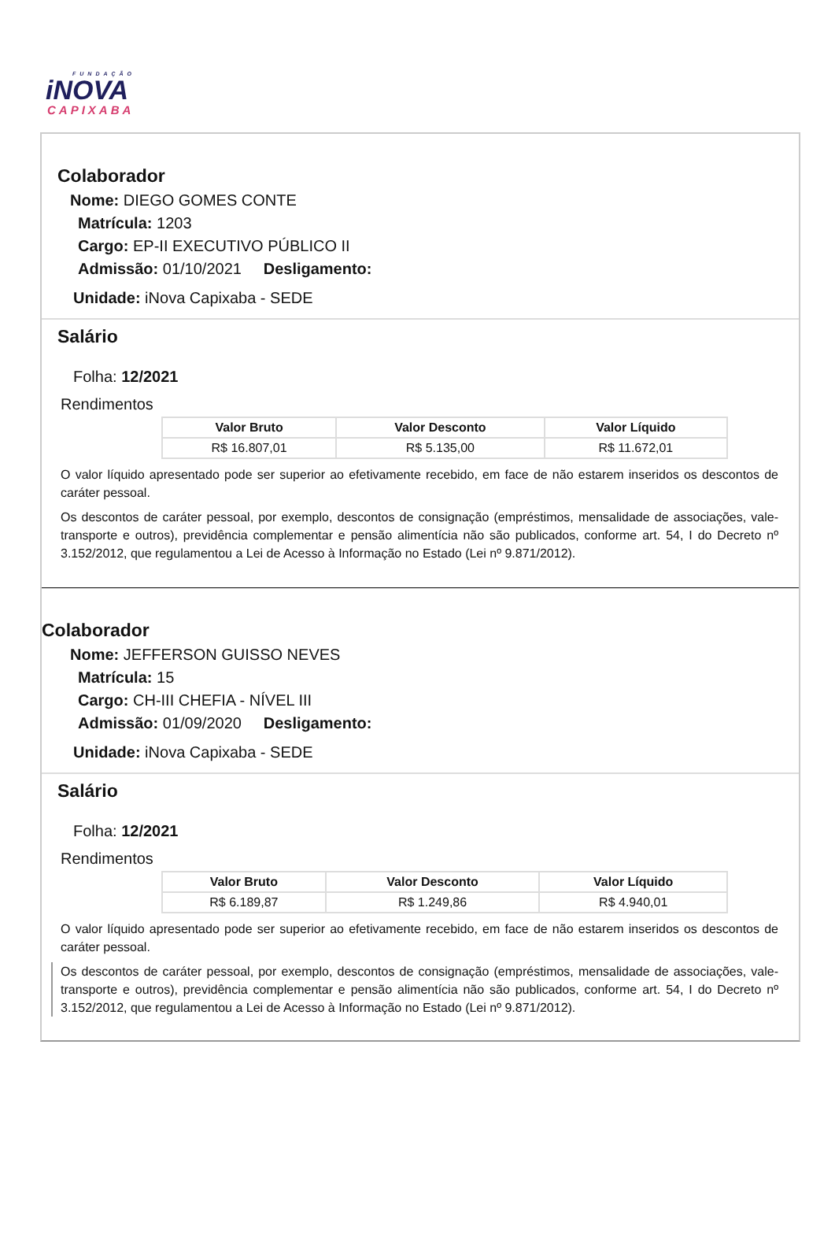FUNDAÇÃO
iNOVA
CAPIXABA
Colaborador
Nome: DIEGO GOMES CONTE
Matrícula: 1203
Cargo: EP-II EXECUTIVO PÚBLICO II
Admissão: 01/10/2021 Desligamento:
Unidade: iNova Capixaba - SEDE
Salário
Folha: 12/2021
Rendimentos
| Valor Bruto | Valor Desconto | Valor Líquido |
| --- | --- | --- |
| R$ 16.807,01 | R$ 5.135,00 | R$ 11.672,01 |
O valor líquido apresentado pode ser superior ao efetivamente recebido, em face de não estarem inseridos os descontos de caráter pessoal.
Os descontos de caráter pessoal, por exemplo, descontos de consignação (empréstimos, mensalidade de associações, vale-transporte e outros), previdência complementar e pensão alimentícia não são publicados, conforme art. 54, I do Decreto nº 3.152/2012, que regulamentou a Lei de Acesso à Informação no Estado (Lei nº 9.871/2012).
Colaborador
Nome: JEFFERSON GUISSO NEVES
Matrícula: 15
Cargo: CH-III CHEFIA - NÍVEL III
Admissão: 01/09/2020 Desligamento:
Unidade: iNova Capixaba - SEDE
Salário
Folha: 12/2021
Rendimentos
| Valor Bruto | Valor Desconto | Valor Líquido |
| --- | --- | --- |
| R$ 6.189,87 | R$ 1.249,86 | R$ 4.940,01 |
O valor líquido apresentado pode ser superior ao efetivamente recebido, em face de não estarem inseridos os descontos de caráter pessoal.
Os descontos de caráter pessoal, por exemplo, descontos de consignação (empréstimos, mensalidade de associações, vale-transporte e outros), previdência complementar e pensão alimentícia não são publicados, conforme art. 54, I do Decreto nº 3.152/2012, que regulamentou a Lei de Acesso à Informação no Estado (Lei nº 9.871/2012).